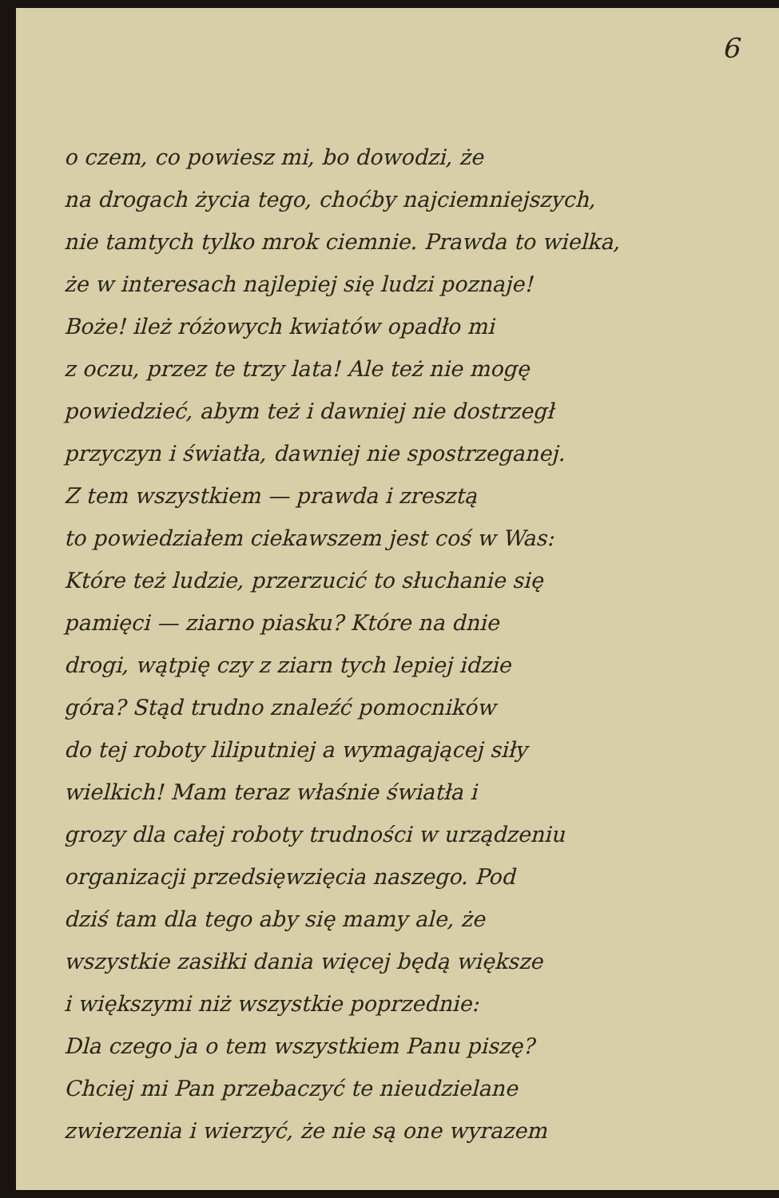6
o czem, co powiesz mi, bo dowodzi, że
na drogach życia tego, choćby najciemniejszych,
nie tamtych tylko mrok ciemnie. Prawda to wielka,
że w interesach najlepiej się ludzi poznaje!
Boże! ileż różowych kwiatów opadło mi
z oczu, przez te trzy lata! Ale też nie mogę
powiedzieć, abym też i dawniej nie dostrzegł
przyczyn i światła, dawniej nie spostrzeganej.
Z tem wszystkiem — prawda i zresztą
to powiedziałem ciekawszem jest coś w Was:
Które też ludzie, przerzucić to słuchanie się
pamięci — ziarno piasku? Które na dnie
drogi, wątpię czy z ziarn tych lepiej idzie
góra? Stąd trudno znaleźć pomocników
do tej roboty liliputniej a wymagającej siły
wielkich! Mam teraz właśnie światła i
grozy dla całej roboty trudności w urządzeniu
organizacji przedsięwzięcia naszego. Pod
dziś tam dla tego aby się mamy ale, że
wszystkie zasiłki dania więcej będą większe
i większymi niż wszystkie poprzednie:
Dla czego ja o tem wszystkiem Panu piszę?
Chciej mi Pan przebaczyć te nieudzielane
zwierzenia i wierzyć, że nie są one wyrazem